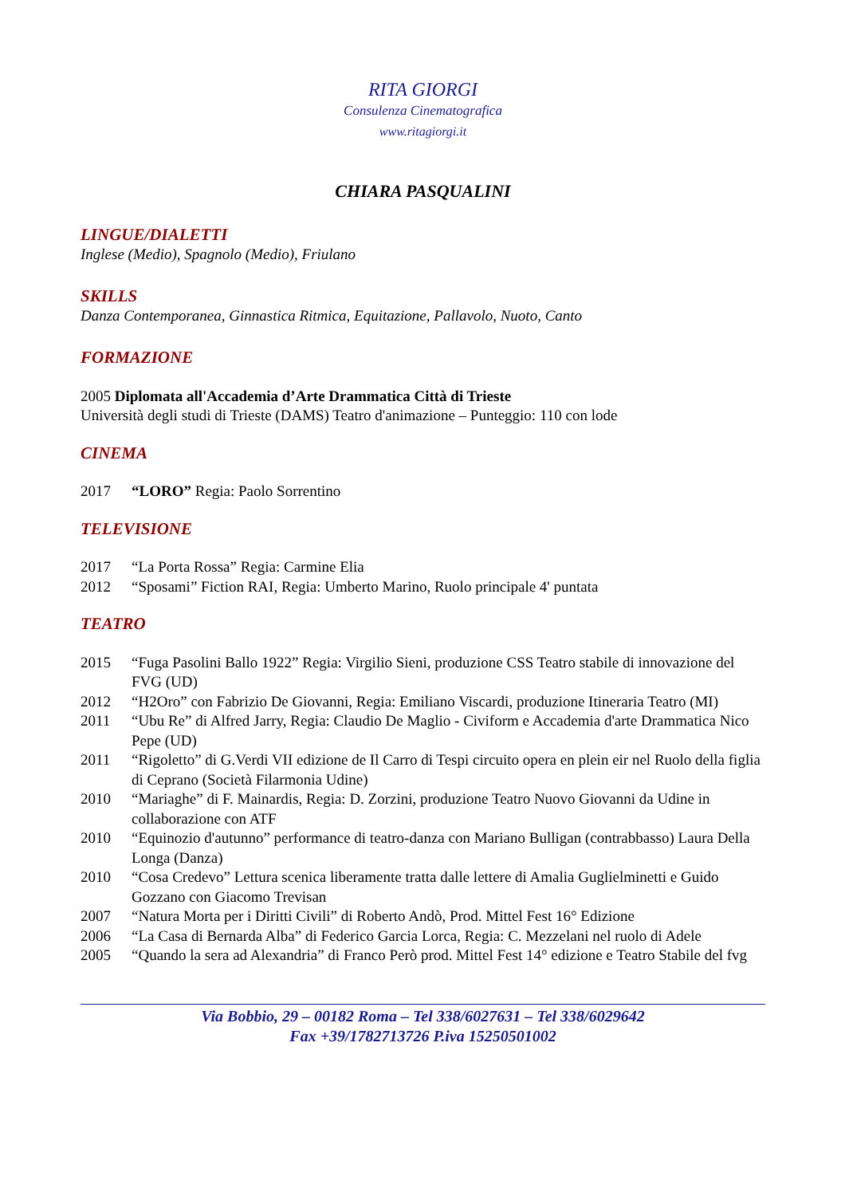RITA GIORGI
Consulenza Cinematografica
www.ritagiorgi.it
CHIARA PASQUALINI
LINGUE/DIALETTI
Inglese (Medio), Spagnolo (Medio), Friulano
SKILLS
Danza Contemporanea, Ginnastica Ritmica, Equitazione, Pallavolo, Nuoto, Canto
FORMAZIONE
2005 Diplomata all'Accademia d’Arte Drammatica Città di Trieste
Università degli studi di Trieste (DAMS) Teatro d'animazione – Punteggio: 110 con lode
CINEMA
2017 “LORO” Regia: Paolo Sorrentino
TELEVISIONE
2017 “La Porta Rossa” Regia: Carmine Elia
2012 “Sposami” Fiction RAI, Regia: Umberto Marino, Ruolo principale 4' puntata
TEATRO
2015 “Fuga Pasolini Ballo 1922” Regia: Virgilio Sieni, produzione CSS Teatro stabile di innovazione del FVG (UD)
2012 “H2Oro” con Fabrizio De Giovanni, Regia: Emiliano Viscardi, produzione Itineraria Teatro (MI)
2011 “Ubu Re” di Alfred Jarry, Regia: Claudio De Maglio - Civiform e Accademia d'arte Drammatica Nico Pepe (UD)
2011 “Rigoletto” di G.Verdi VII edizione de Il Carro di Tespi circuito opera en plein eir nel Ruolo della figlia di Ceprano (Società Filarmonia Udine)
2010 “Mariaghe” di F. Mainardis, Regia: D. Zorzini, produzione Teatro Nuovo Giovanni da Udine in collaborazione con ATF
2010 “Equinozio d'autunno” performance di teatro-danza con Mariano Bulligan (contrabbasso) Laura Della Longa (Danza)
2010 “Cosa Credevo” Lettura scenica liberamente tratta dalle lettere di Amalia Guglielminetti e Guido Gozzano con Giacomo Trevisan
2007 “Natura Morta per i Diritti Civili” di Roberto Andò, Prod. Mittel Fest 16° Edizione
2006 “La Casa di Bernarda Alba” di Federico Garcia Lorca, Regia: C. Mezzelani nel ruolo di Adele
2005 “Quando la sera ad Alexandria” di Franco Però prod. Mittel Fest 14° edizione e Teatro Stabile del fvg
Via Bobbio, 29 – 00182 Roma – Tel 338/6027631 – Tel 338/6029642
Fax +39/1782713726 P.iva 15250501002